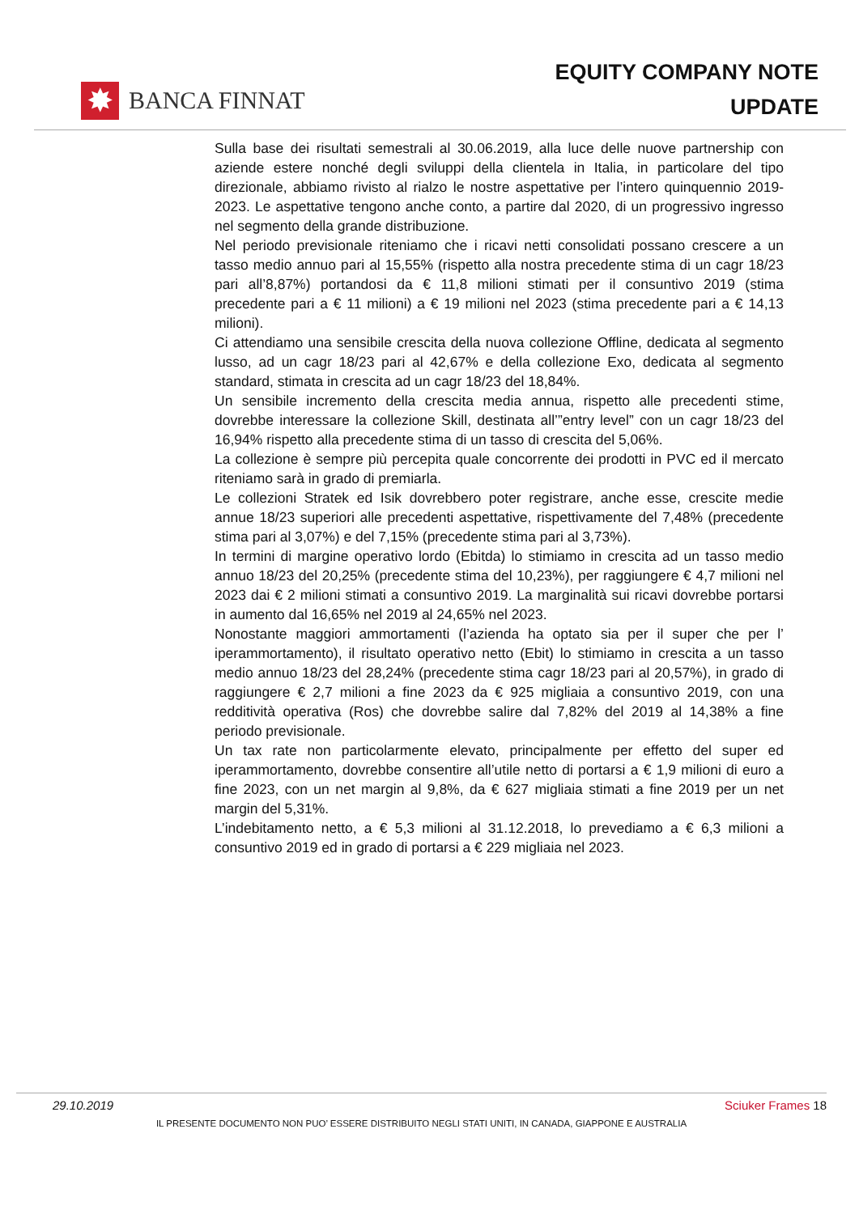✸
BANCA FINNAT
EQUITY COMPANY NOTE
UPDATE
Sulla base dei risultati semestrali al 30.06.2019, alla luce delle nuove partnership con aziende estere nonché degli sviluppi della clientela in Italia, in particolare del tipo direzionale, abbiamo rivisto al rialzo le nostre aspettative per l’intero quinquennio 2019-2023. Le aspettative tengono anche conto, a partire dal 2020, di un progressivo ingresso nel segmento della grande distribuzione.
Nel periodo previsionale riteniamo che i ricavi netti consolidati possano crescere a un tasso medio annuo pari al 15,55% (rispetto alla nostra precedente stima di un cagr 18/23 pari all’8,87%) portandosi da € 11,8 milioni stimati per il consuntivo 2019 (stima precedente pari a € 11 milioni) a € 19 milioni nel 2023 (stima precedente pari a € 14,13 milioni).
Ci attendiamo una sensibile crescita della nuova collezione Offline, dedicata al segmento lusso, ad un cagr 18/23 pari al 42,67% e della collezione Exo, dedicata al segmento standard, stimata in crescita ad un cagr 18/23 del 18,84%.
Un sensibile incremento della crescita media annua, rispetto alle precedenti stime, dovrebbe interessare la collezione Skill, destinata all’”entry level” con un cagr 18/23 del 16,94% rispetto alla precedente stima di un tasso di crescita del 5,06%.
La collezione è sempre più percepita quale concorrente dei prodotti in PVC ed il mercato riteniamo sarà in grado di premiarla.
Le collezioni Stratek ed Isik dovrebbero poter registrare, anche esse, crescite medie annue 18/23 superiori alle precedenti aspettative, rispettivamente del 7,48% (precedente stima pari al 3,07%) e del 7,15% (precedente stima pari al 3,73%).
In termini di margine operativo lordo (Ebitda) lo stimiamo in crescita ad un tasso medio annuo 18/23 del 20,25% (precedente stima del 10,23%), per raggiungere € 4,7 milioni nel 2023 dai € 2 milioni stimati a consuntivo 2019. La marginalità sui ricavi dovrebbe portarsi in aumento dal 16,65% nel 2019 al 24,65% nel 2023.
Nonostante maggiori ammortamenti (l’azienda ha optato sia per il super che per l’ iperammortamento), il risultato operativo netto (Ebit) lo stimiamo in crescita a un tasso medio annuo 18/23 del 28,24% (precedente stima cagr 18/23 pari al 20,57%), in grado di raggiungere € 2,7 milioni a fine 2023 da € 925 migliaia a consuntivo 2019, con una redditività operativa (Ros) che dovrebbe salire dal 7,82% del 2019 al 14,38% a fine periodo previsionale.
Un tax rate non particolarmente elevato, principalmente per effetto del super ed iperammortamento, dovrebbe consentire all’utile netto di portarsi a € 1,9 milioni di euro a fine 2023, con un net margin al 9,8%, da € 627 migliaia stimati a fine 2019 per un net margin del 5,31%.
L’indebitamento netto, a € 5,3 milioni al 31.12.2018, lo prevediamo a € 6,3 milioni a consuntivo 2019 ed in grado di portarsi a € 229 migliaia nel 2023.
29.10.2019 Sciuker Frames 18
IL PRESENTE DOCUMENTO NON PUO’ ESSERE DISTRIBUITO NEGLI STATI UNITI, IN CANADA, GIAPPONE E AUSTRALIA